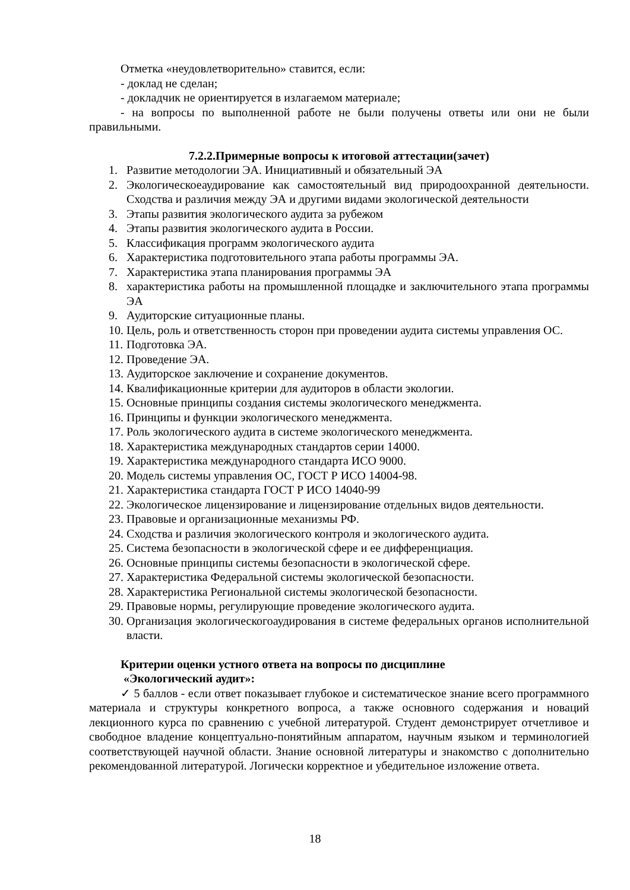Отметка «неудовлетворительно» ставится, если:
- доклад не сделан;
- докладчик не ориентируется в излагаемом материале;
- на вопросы по выполненной работе не были получены ответы или они не были правильными.
7.2.2.Примерные вопросы к итоговой аттестации(зачет)
1. Развитие методологии ЭА. Инициативный и обязательный ЭА
2. Экологическоеаудирование как самостоятельный вид природоохранной деятельности. Сходства и различия между ЭА и другими видами экологической деятельности
3. Этапы развития экологического аудита за рубежом
4. Этапы развития экологического аудита в России.
5. Классификация программ экологического аудита
6. Характеристика подготовительного этапа работы программы ЭА.
7. Характеристика этапа планирования программы ЭА
8. характеристика работы на промышленной площадке и заключительного этапа программы ЭА
9. Аудиторские ситуационные планы.
10. Цель, роль и ответственность сторон при проведении аудита системы управления ОС.
11. Подготовка ЭА.
12. Проведение ЭА.
13. Аудиторское заключение и сохранение документов.
14. Квалификационные критерии для аудиторов в области экологии.
15. Основные принципы создания системы экологического менеджмента.
16. Принципы и функции экологического менеджмента.
17. Роль экологического аудита в системе экологического менеджмента.
18. Характеристика международных стандартов серии 14000.
19. Характеристика международного стандарта ИСО 9000.
20. Модель системы управления ОС, ГОСТ Р ИСО 14004-98.
21. Характеристика стандарта ГОСТ Р ИСО 14040-99
22. Экологическое лицензирование и лицензирование отдельных видов деятельности.
23. Правовые и организационные механизмы РФ.
24. Сходства и различия экологического контроля и экологического аудита.
25. Система безопасности в экологической сфере и ее дифференциация.
26. Основные принципы системы безопасности в экологической сфере.
27. Характеристика Федеральной системы экологической безопасности.
28. Характеристика Региональной системы экологической безопасности.
29. Правовые нормы, регулирующие проведение экологического аудита.
30. Организация экологическогоаудирования в системе федеральных органов исполнительной власти.
Критерии оценки устного ответа на вопросы по дисциплине
«Экологический аудит»:
✓ 5 баллов - если ответ показывает глубокое и систематическое знание всего программного материала и структуры конкретного вопроса, а также основного содержания и новаций лекционного курса по сравнению с учебной литературой. Студент демонстрирует отчетливое и свободное владение концептуально-понятийным аппаратом, научным языком и терминологией соответствующей научной области. Знание основной литературы и знакомство с дополнительно рекомендованной литературой. Логически корректное и убедительное изложение ответа.
18